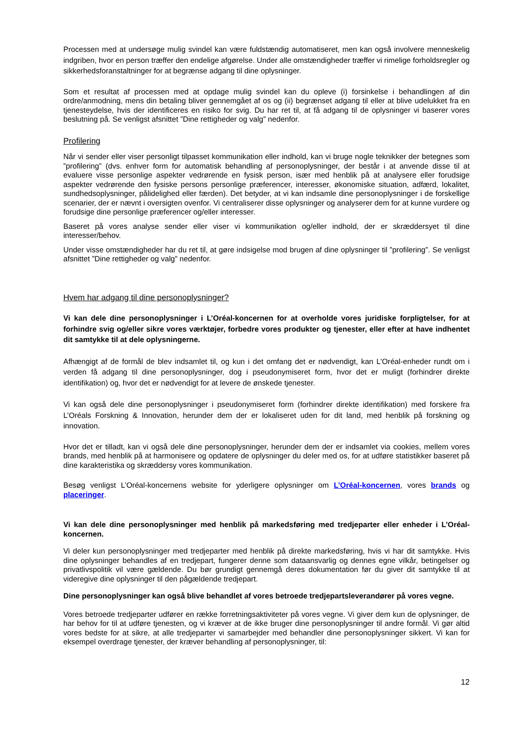Processen med at undersøge mulig svindel kan være fuldstændig automatiseret, men kan også involvere menneskelig indgriben, hvor en person træffer den endelige afgørelse. Under alle omstændigheder træffer vi rimelige forholdsregler og sikkerhedsforanstaltninger for at begrænse adgang til dine oplysninger.
Som et resultat af processen med at opdage mulig svindel kan du opleve (i) forsinkelse i behandlingen af din ordre/anmodning, mens din betaling bliver gennemgået af os og (ii) begrænset adgang til eller at blive udelukket fra en tjenesteydelse, hvis der identificeres en risiko for svig. Du har ret til, at få adgang til de oplysninger vi baserer vores beslutning på. Se venligst afsnittet ”Dine rettigheder og valg” nedenfor.
Profilering
Når vi sender eller viser personligt tilpasset kommunikation eller indhold, kan vi bruge nogle teknikker der betegnes som ”profilering” (dvs. enhver form for automatisk behandling af personoplysninger, der består i at anvende disse til at evaluere visse personlige aspekter vedrørende en fysisk person, især med henblik på at analysere eller forudsige aspekter vedrørende den fysiske persons personlige præferencer, interesser, økonomiske situation, adfærd, lokalitet, sundhedsoplysninger, pålidelighed eller færden). Det betyder, at vi kan indsamle dine personoplysninger i de forskellige scenarier, der er nævnt i oversigten ovenfor. Vi centraliserer disse oplysninger og analyserer dem for at kunne vurdere og forudsige dine personlige præferencer og/eller interesser.
Baseret på vores analyse sender eller viser vi kommunikation og/eller indhold, der er skræddersyet til dine interesser/behov.
Under visse omstændigheder har du ret til, at gøre indsigelse mod brugen af dine oplysninger til ”profilering”. Se venligst afsnittet ”Dine rettigheder og valg” nedenfor.
Hvem har adgang til dine personoplysninger?
Vi kan dele dine personoplysninger i L’Oréal-koncernen for at overholde vores juridiske forpligtelser, for at forhindre svig og/eller sikre vores værktøjer, forbedre vores produkter og tjenester, eller efter at have indhentet dit samtykke til at dele oplysningerne.
Afhængigt af de formål de blev indsamlet til, og kun i det omfang det er nødvendigt, kan L’Oréal-enheder rundt om i verden få adgang til dine personoplysninger, dog i pseudonymiseret form, hvor det er muligt (forhindrer direkte identifikation) og, hvor det er nødvendigt for at levere de ønskede tjenester.
Vi kan også dele dine personoplysninger i pseudonymiseret form (forhindrer direkte identifikation) med forskere fra L’Oréals Forskning & Innovation, herunder dem der er lokaliseret uden for dit land, med henblik på forskning og innovation.
Hvor det er tilladt, kan vi også dele dine personoplysninger, herunder dem der er indsamlet via cookies, mellem vores brands, med henblik på at harmonisere og opdatere de oplysninger du deler med os, for at udføre statistikker baseret på dine karakteristika og skræddersy vores kommunikation.
Besøg venligst L’Oréal-koncernens website for yderligere oplysninger om L’Oréal-koncernen, vores brands og placeringer.
Vi kan dele dine personoplysninger med henblik på markedsføring med tredjeparter eller enheder i L’Oréal-koncernen.
Vi deler kun personoplysninger med tredjeparter med henblik på direkte markedsføring, hvis vi har dit samtykke. Hvis dine oplysninger behandles af en tredjepart, fungerer denne som dataansvarlig og dennes egne vilkår, betingelser og privatlivspolitik vil være gældende. Du bør grundigt gennemgå deres dokumentation før du giver dit samtykke til at videregive dine oplysninger til den pågældende tredjepart.
Dine personoplysninger kan også blive behandlet af vores betroede tredjepartsleverandører på vores vegne.
Vores betroede tredjeparter udfører en række forretningsaktiviteter på vores vegne. Vi giver dem kun de oplysninger, de har behov for til at udføre tjenesten, og vi kræver at de ikke bruger dine personoplysninger til andre formål. Vi gør altid vores bedste for at sikre, at alle tredjeparter vi samarbejder med behandler dine personoplysninger sikkert. Vi kan for eksempel overdrage tjenester, der kræver behandling af personoplysninger, til:
12